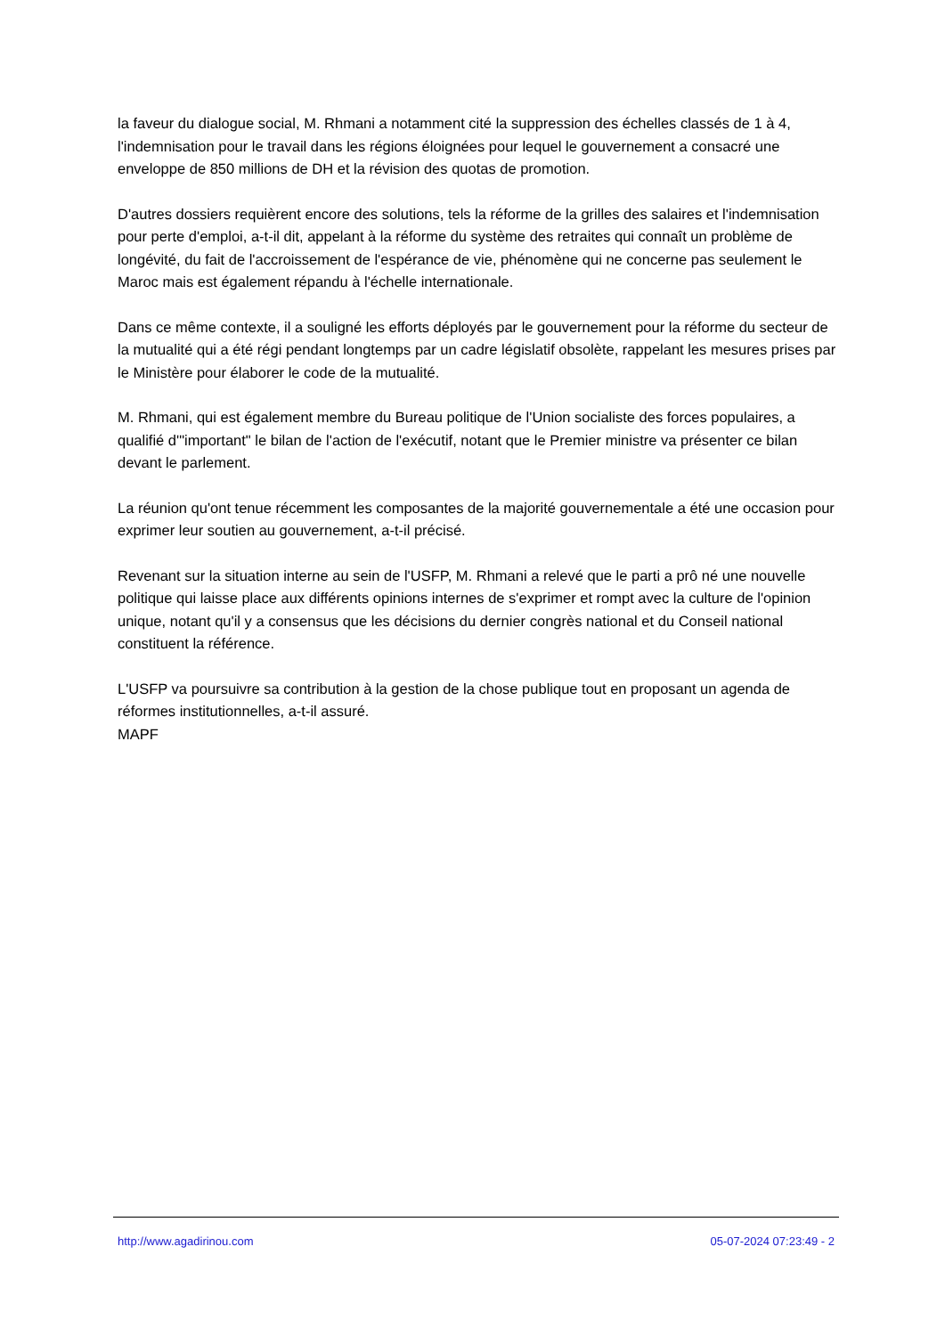la faveur du dialogue social, M. Rhmani a notamment cité la suppression des échelles classés de 1 à 4, l'indemnisation pour le travail dans les régions éloignées pour lequel le gouvernement a consacré une enveloppe de 850 millions de DH et la révision des quotas de promotion.
D'autres dossiers requièrent encore des solutions, tels la réforme de la grilles des salaires et l'indemnisation pour perte d'emploi, a-t-il dit, appelant à la réforme du système des retraites qui connaît un problème de longévité, du fait de l'accroissement de l'espérance de vie, phénomène qui ne concerne pas seulement le Maroc mais est également répandu à l'échelle internationale.
Dans ce même contexte, il a souligné les efforts déployés par le gouvernement pour la réforme du secteur de la mutualité qui a été régi pendant longtemps par un cadre législatif obsolète, rappelant les mesures prises par le Ministère pour élaborer le code de la mutualité.
M. Rhmani, qui est également membre du Bureau politique de l'Union socialiste des forces populaires, a qualifié d'"important" le bilan de l'action de l'exécutif, notant que le Premier ministre va présenter ce bilan devant le parlement.
La réunion qu'ont tenue récemment les composantes de la majorité gouvernementale a été une occasion pour exprimer leur soutien au gouvernement, a-t-il précisé.
Revenant sur la situation interne au sein de l'USFP, M. Rhmani a relevé que le parti a prô né une nouvelle politique qui laisse place aux différents opinions internes de s'exprimer et rompt avec la culture de l'opinion unique, notant qu'il y a consensus que les décisions du dernier congrès national et du Conseil national constituent la référence.
L'USFP va poursuivre sa contribution à la gestion de la chose publique tout en proposant un agenda de réformes institutionnelles, a-t-il assuré.
MAPF
http://www.agadirinou.com 05-07-2024 07:23:49 - 2